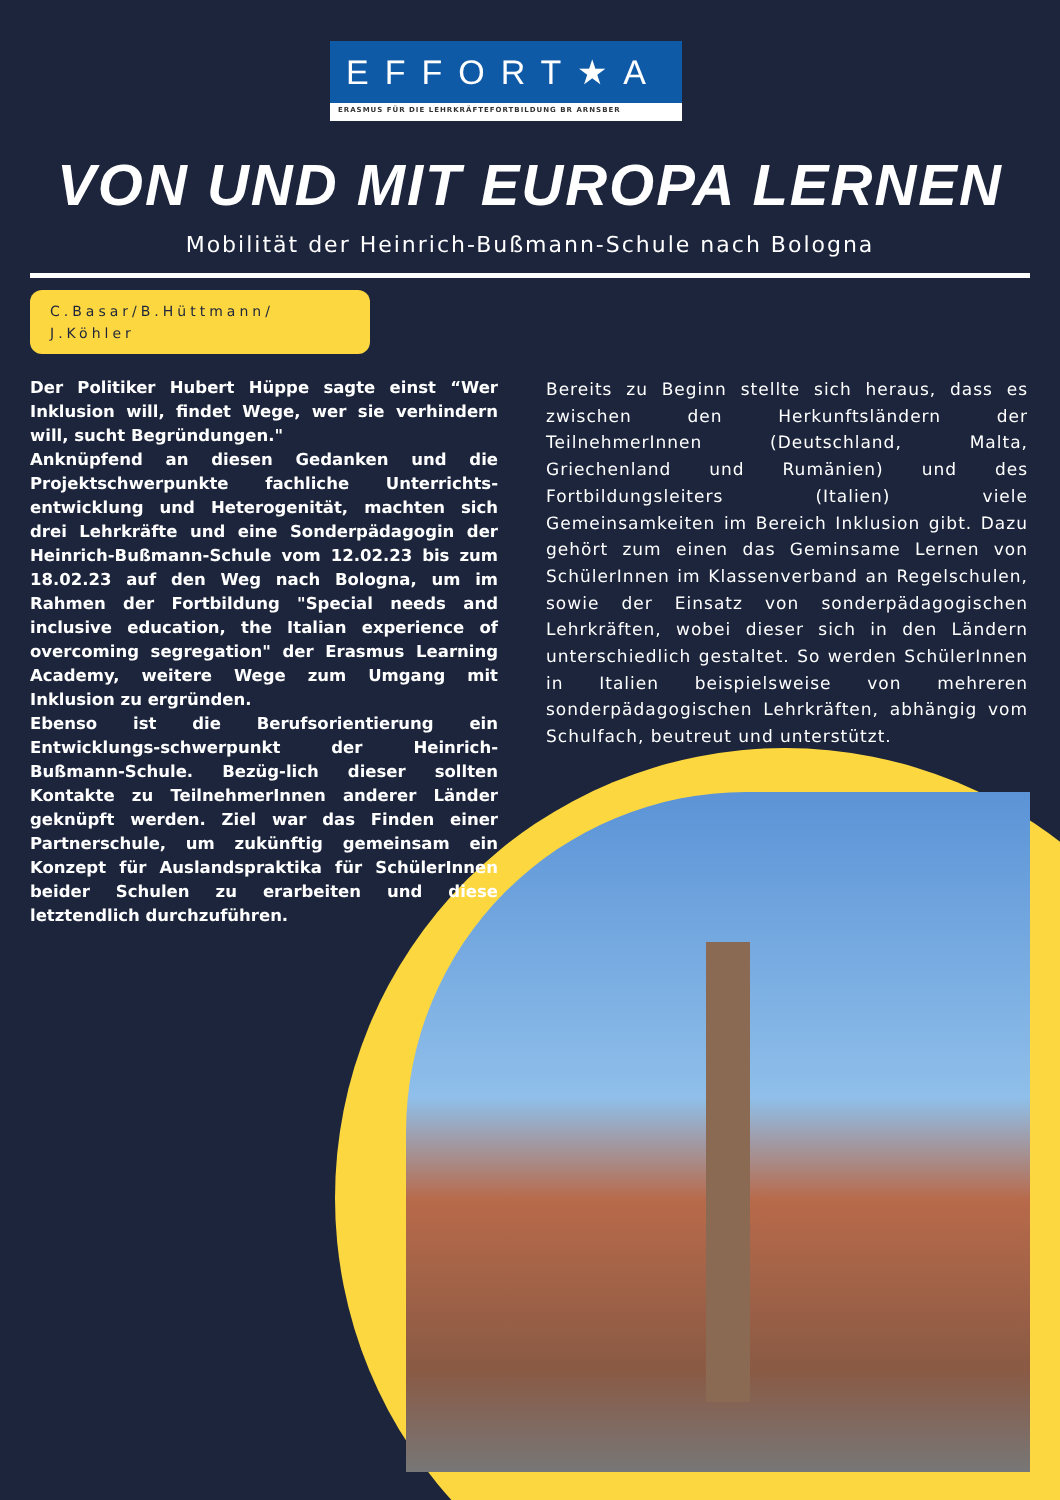EFFORT★A
ERASMUS FÜR DIE LEHRKRÄFTEFORTBILDUNG BR ARNSBER
VON UND MIT EUROPA LERNEN
Mobilität der Heinrich-Bußmann-Schule nach Bologna
C.Basar/B.Hüttmann/
J.Köhler
Der Politiker Hubert Hüppe sagte einst “Wer Inklusion will, findet Wege, wer sie verhindern will, sucht Begründungen."
Anknüpfend an diesen Gedanken und die Projektschwerpunkte fachliche Unterrichts-entwicklung und Heterogenität, machten sich drei Lehrkräfte und eine Sonderpädagogin der Heinrich-Bußmann-Schule vom 12.02.23 bis zum 18.02.23 auf den Weg nach Bologna, um im Rahmen der Fortbildung "Special needs and inclusive education, the Italian experience of overcoming segregation" der Erasmus Learning Academy, weitere Wege zum Umgang mit Inklusion zu ergründen.
Ebenso ist die Berufsorientierung ein Entwicklungs-schwerpunkt der Heinrich-Bußmann-Schule. Bezüg-lich dieser sollten Kontakte zu TeilnehmerInnen anderer Länder geknüpft werden. Ziel war das Finden einer Partnerschule, um zukünftig gemeinsam ein Konzept für Auslandspraktika für SchülerInnen beider Schulen zu erarbeiten und diese letztendlich durchzuführen.
Bereits zu Beginn stellte sich heraus, dass es zwischen den Herkunftsländern der TeilnehmerInnen (Deutschland, Malta, Griechenland und Rumänien) und des Fortbildungsleiters (Italien) viele Gemeinsamkeiten im Bereich Inklusion gibt. Dazu gehört zum einen das Geminsame Lernen von SchülerInnen im Klassenverband an Regelschulen, sowie der Einsatz von sonderpädagogischen Lehrkräften, wobei dieser sich in den Ländern unterschiedlich gestaltet. So werden SchülerInnen in Italien beispielsweise von mehreren sonderpädagogischen Lehrkräften, abhängig vom Schulfach, beutreut und unterstützt.